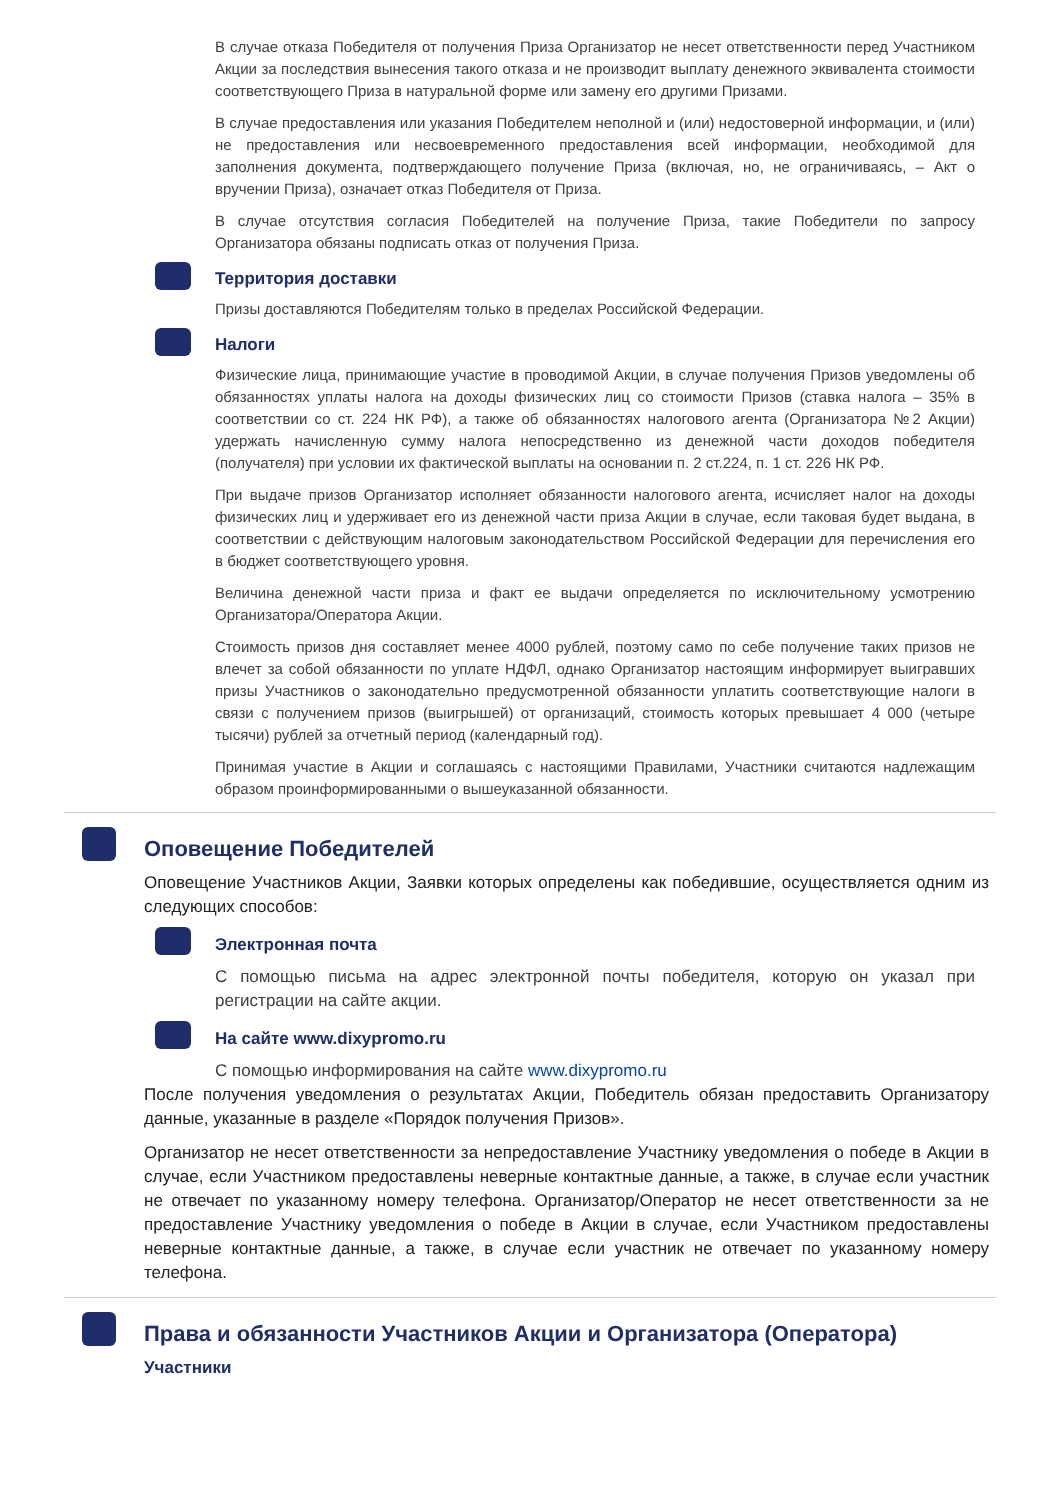В случае отказа Победителя от получения Приза Организатор не несет ответственности перед Участником Акции за последствия вынесения такого отказа и не производит выплату денежного эквивалента стоимости соответствующего Приза в натуральной форме или замену его другими Призами.
В случае предоставления или указания Победителем неполной и (или) недостоверной информации, и (или) не предоставления или несвоевременного предоставления всей информации, необходимой для заполнения документа, подтверждающего получение Приза (включая, но, не ограничиваясь, – Акт о вручении Приза), означает отказ Победителя от Приза.
В случае отсутствия согласия Победителей на получение Приза, такие Победители по запросу Организатора обязаны подписать отказ от получения Приза.
Территория доставки
Призы доставляются Победителям только в пределах Российской Федерации.
Налоги
Физические лица, принимающие участие в проводимой Акции, в случае получения Призов уведомлены об обязанностях уплаты налога на доходы физических лиц со стоимости Призов (ставка налога – 35% в соответствии со ст. 224 НК РФ), а также об обязанностях налогового агента (Организатора №2 Акции) удержать начисленную сумму налога непосредственно из денежной части доходов победителя (получателя) при условии их фактической выплаты на основании п. 2 ст.224, п. 1 ст. 226 НК РФ.
При выдаче призов Организатор исполняет обязанности налогового агента, исчисляет налог на доходы физических лиц и удерживает его из денежной части приза Акции в случае, если таковая будет выдана, в соответствии с действующим налоговым законодательством Российской Федерации для перечисления его в бюджет соответствующего уровня.
Величина денежной части приза и факт ее выдачи определяется по исключительному усмотрению Организатора/Оператора Акции.
Стоимость призов дня составляет менее 4000 рублей, поэтому само по себе получение таких призов не влечет за собой обязанности по уплате НДФЛ, однако Организатор настоящим информирует выигравших призы Участников о законодательно предусмотренной обязанности уплатить соответствующие налоги в связи с получением призов (выигрышей) от организаций, стоимость которых превышает 4 000 (четыре тысячи) рублей за отчетный период (календарный год).
Принимая участие в Акции и соглашаясь с настоящими Правилами, Участники считаются надлежащим образом проинформированными о вышеуказанной обязанности.
Оповещение Победителей
Оповещение Участников Акции, Заявки которых определены как победившие, осуществляется одним из следующих способов:
Электронная почта
С помощью письма на адрес электронной почты победителя, которую он указал при регистрации на сайте акции.
На сайте www.dixypromo.ru
С помощью информирования на сайте www.dixypromo.ru
После получения уведомления о результатах Акции, Победитель обязан предоставить Организатору данные, указанные в разделе «Порядок получения Призов».
Организатор не несет ответственности за непредоставление Участнику уведомления о победе в Акции в случае, если Участником предоставлены неверные контактные данные, а также, в случае если участник не отвечает по указанному номеру телефона. Организатор/Оператор не несет ответственности за не предоставление Участнику уведомления о победе в Акции в случае, если Участником предоставлены неверные контактные данные, а также, в случае если участник не отвечает по указанному номеру телефона.
Права и обязанности Участников Акции и Организатора (Оператора)
Участники